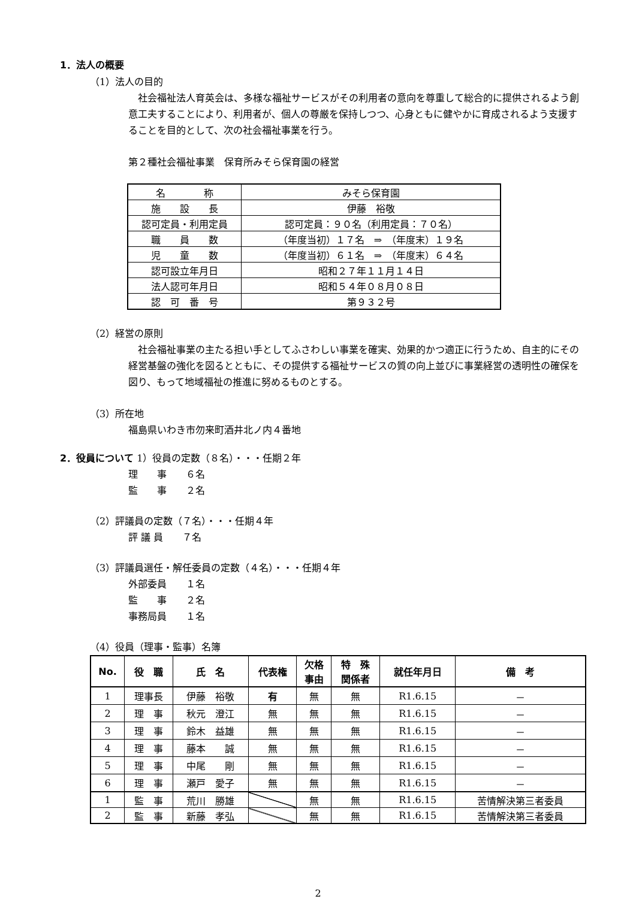1．法人の概要
（1）法人の目的
社会福祉法人育英会は、多様な福祉サービスがその利用者の意向を尊重して総合的に提供されるよう創意工夫することにより、利用者が、個人の尊厳を保持しつつ、心身ともに健やかに育成されるよう支援することを目的として、次の社会福祉事業を行う。
第２種社会福祉事業　保育所みそら保育園の経営
| 名 称 | みそら保育園 |
| 施 設 長 | 伊藤 裕敬 |
| 認可定員・利用定員 | 認可定員：９０名（利用定員：７０名） |
| 職 員 数 | （年度当初）１７名 ⇒ （年度末）１９名 |
| 児 童 数 | （年度当初）６１名 ⇒ （年度末）６４名 |
| 認可設立年月日 | 昭和２７年１１月１４日 |
| 法人認可年月日 | 昭和５４年０８月０８日 |
| 認 可 番 号 | 第９３２号 |
（2）経営の原則
社会福祉事業の主たる担い手としてふさわしい事業を確実、効果的かつ適正に行うため、自主的にその経営基盤の強化を図るとともに、その提供する福祉サービスの質の向上並びに事業経営の透明性の確保を図り、もって地域福祉の推進に努めるものとする。
（3）所在地
福島県いわき市勿来町酒井北ノ内４番地
2．役員について 1）役員の定数（８名）・・・任期２年
理　　事　　６名
監　　事　　２名
（2）評議員の定数（７名）・・・任期４年
評 議 員　　７名
（3）評議員選任・解任委員の定数（４名）・・・任期４年
外部委員　　１名
監　　事　　２名
事務局員　　１名
（4）役員（理事・監事）名簿
| No. | 役 職 | 氏 名 | 代表権 | 欠格 事由 | 特 殊 関係者 | 就任年月日 | 備 考 |
| --- | --- | --- | --- | --- | --- | --- | --- |
| 1 | 理事長 | 伊藤 裕敬 | 有 | 無 | 無 | R1.6.15 | － |
| 2 | 理 事 | 秋元 澄江 | 無 | 無 | 無 | R1.6.15 | － |
| 3 | 理 事 | 鈴木 益雄 | 無 | 無 | 無 | R1.6.15 | － |
| 4 | 理 事 | 藤本 誠 | 無 | 無 | 無 | R1.6.15 | － |
| 5 | 理 事 | 中尾 剛 | 無 | 無 | 無 | R1.6.15 | － |
| 6 | 理 事 | 瀬戸 愛子 | 無 | 無 | 無 | R1.6.15 | － |
| 1 | 監 事 | 荒川 勝雄 | | 無 | 無 | R1.6.15 | 苦情解決第三者委員 |
| 2 | 監 事 | 新藤 孝弘 | | 無 | 無 | R1.6.15 | 苦情解決第三者委員 |
2